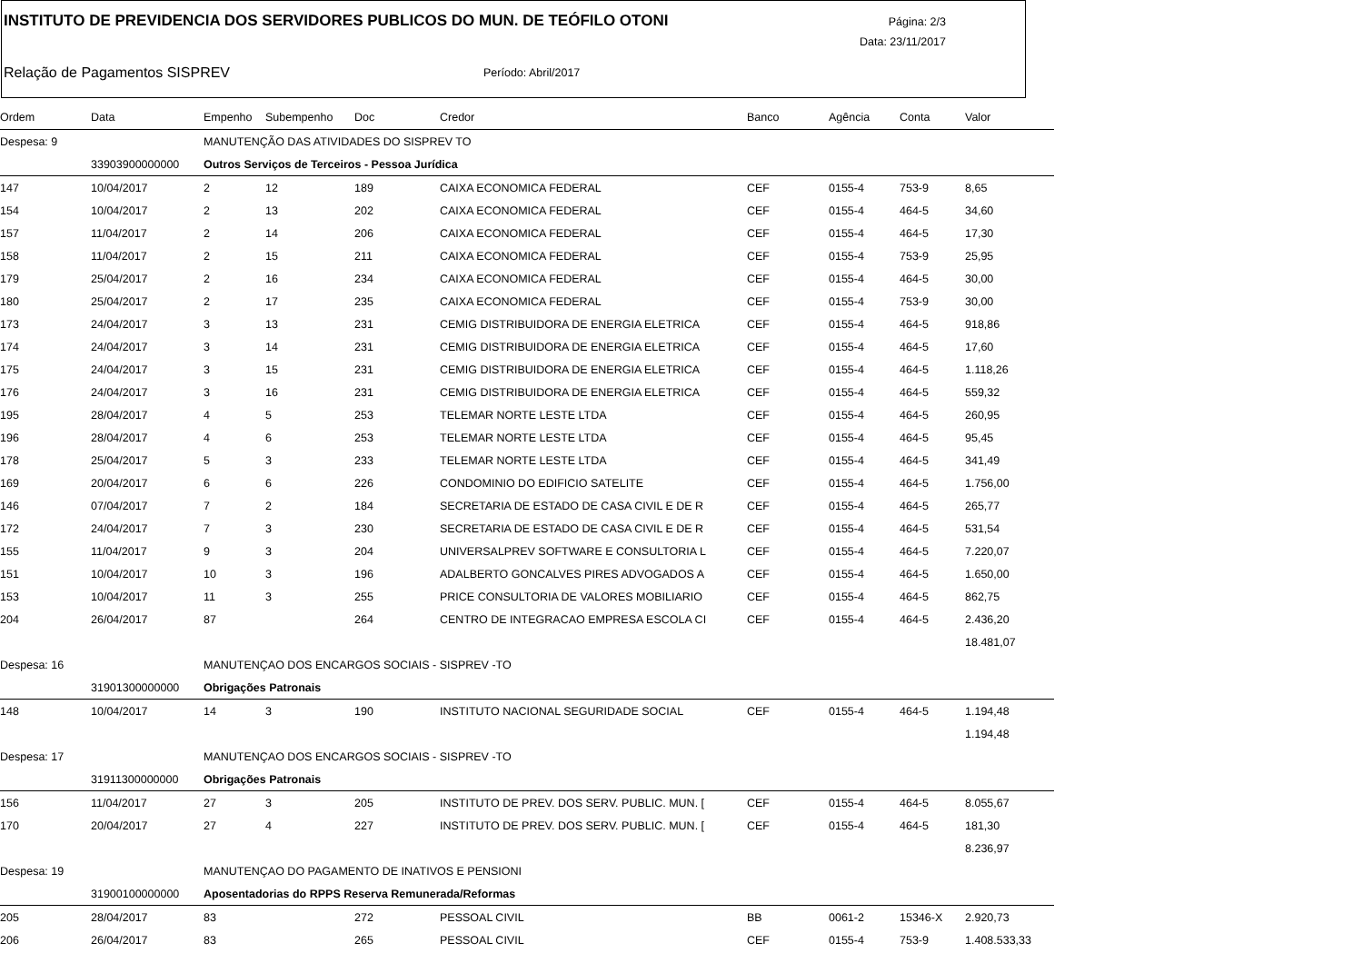INSTITUTO DE PREVIDENCIA DOS SERVIDORES PUBLICOS DO MUN. DE TEÓFILO OTONI
Página: 2/3
Data: 23/11/2017
Relação de Pagamentos SISPREV Período: Abril/2017
| Ordem | Data | Empenho | Subempenho | Doc | Credor | Banco | Agência | Conta | Valor |
| --- | --- | --- | --- | --- | --- | --- | --- | --- | --- |
| Despesa: 9 | | MANUTENÇÃO DAS ATIVIDADES DO SISPREV TO | | | | | | | |
| | 33903900000000 | Outros Serviços de Terceiros - Pessoa Jurídica | | | | | | | |
| 147 | 10/04/2017 | 2 | 12 | 189 | CAIXA ECONOMICA FEDERAL | CEF | 0155-4 | 753-9 | 8,65 |
| 154 | 10/04/2017 | 2 | 13 | 202 | CAIXA ECONOMICA FEDERAL | CEF | 0155-4 | 464-5 | 34,60 |
| 157 | 11/04/2017 | 2 | 14 | 206 | CAIXA ECONOMICA FEDERAL | CEF | 0155-4 | 464-5 | 17,30 |
| 158 | 11/04/2017 | 2 | 15 | 211 | CAIXA ECONOMICA FEDERAL | CEF | 0155-4 | 753-9 | 25,95 |
| 179 | 25/04/2017 | 2 | 16 | 234 | CAIXA ECONOMICA FEDERAL | CEF | 0155-4 | 464-5 | 30,00 |
| 180 | 25/04/2017 | 2 | 17 | 235 | CAIXA ECONOMICA FEDERAL | CEF | 0155-4 | 753-9 | 30,00 |
| 173 | 24/04/2017 | 3 | 13 | 231 | CEMIG DISTRIBUIDORA DE ENERGIA ELETRICA | CEF | 0155-4 | 464-5 | 918,86 |
| 174 | 24/04/2017 | 3 | 14 | 231 | CEMIG DISTRIBUIDORA DE ENERGIA ELETRICA | CEF | 0155-4 | 464-5 | 17,60 |
| 175 | 24/04/2017 | 3 | 15 | 231 | CEMIG DISTRIBUIDORA DE ENERGIA ELETRICA | CEF | 0155-4 | 464-5 | 1.118,26 |
| 176 | 24/04/2017 | 3 | 16 | 231 | CEMIG DISTRIBUIDORA DE ENERGIA ELETRICA | CEF | 0155-4 | 464-5 | 559,32 |
| 195 | 28/04/2017 | 4 | 5 | 253 | TELEMAR NORTE LESTE LTDA | CEF | 0155-4 | 464-5 | 260,95 |
| 196 | 28/04/2017 | 4 | 6 | 253 | TELEMAR NORTE LESTE LTDA | CEF | 0155-4 | 464-5 | 95,45 |
| 178 | 25/04/2017 | 5 | 3 | 233 | TELEMAR NORTE LESTE LTDA | CEF | 0155-4 | 464-5 | 341,49 |
| 169 | 20/04/2017 | 6 | 6 | 226 | CONDOMINIO DO EDIFICIO SATELITE | CEF | 0155-4 | 464-5 | 1.756,00 |
| 146 | 07/04/2017 | 7 | 2 | 184 | SECRETARIA DE ESTADO DE CASA CIVIL E DE R | CEF | 0155-4 | 464-5 | 265,77 |
| 172 | 24/04/2017 | 7 | 3 | 230 | SECRETARIA DE ESTADO DE CASA CIVIL E DE R | CEF | 0155-4 | 464-5 | 531,54 |
| 155 | 11/04/2017 | 9 | 3 | 204 | UNIVERSALPREV SOFTWARE E CONSULTORIA L | CEF | 0155-4 | 464-5 | 7.220,07 |
| 151 | 10/04/2017 | 10 | 3 | 196 | ADALBERTO GONCALVES PIRES ADVOGADOS A | CEF | 0155-4 | 464-5 | 1.650,00 |
| 153 | 10/04/2017 | 11 | 3 | 255 | PRICE CONSULTORIA DE VALORES MOBILIARIO | CEF | 0155-4 | 464-5 | 862,75 |
| 204 | 26/04/2017 | 87 | | 264 | CENTRO DE INTEGRACAO EMPRESA ESCOLA CI | CEF | 0155-4 | 464-5 | 2.436,20 |
| | | | | | | | | | 18.481,07 |
| Despesa: 16 | | MANUTENÇAO DOS ENCARGOS SOCIAIS - SISPREV -TO | | | | | | | |
| | 31901300000000 | Obrigações Patronais | | | | | | | |
| 148 | 10/04/2017 | 14 | 3 | 190 | INSTITUTO NACIONAL SEGURIDADE SOCIAL | CEF | 0155-4 | 464-5 | 1.194,48 |
| | | | | | | | | | 1.194,48 |
| Despesa: 17 | | MANUTENÇAO DOS ENCARGOS SOCIAIS - SISPREV -TO | | | | | | | |
| | 31911300000000 | Obrigações Patronais | | | | | | | |
| 156 | 11/04/2017 | 27 | 3 | 205 | INSTITUTO DE PREV. DOS SERV. PUBLIC. MUN. [ | CEF | 0155-4 | 464-5 | 8.055,67 |
| 170 | 20/04/2017 | 27 | 4 | 227 | INSTITUTO DE PREV. DOS SERV. PUBLIC. MUN. [ | CEF | 0155-4 | 464-5 | 181,30 |
| | | | | | | | | | 8.236,97 |
| Despesa: 19 | | MANUTENÇAO DO PAGAMENTO DE INATIVOS E PENSIONI | | | | | | | |
| | 31900100000000 | Aposentadorias do RPPS Reserva Remunerada/Reformas | | | | | | | |
| 205 | 28/04/2017 | 83 | | 272 | PESSOAL CIVIL | BB | 0061-2 | 15346-X | 2.920,73 |
| 206 | 26/04/2017 | 83 | | 265 | PESSOAL CIVIL | CEF | 0155-4 | 753-9 | 1.408.533,33 |